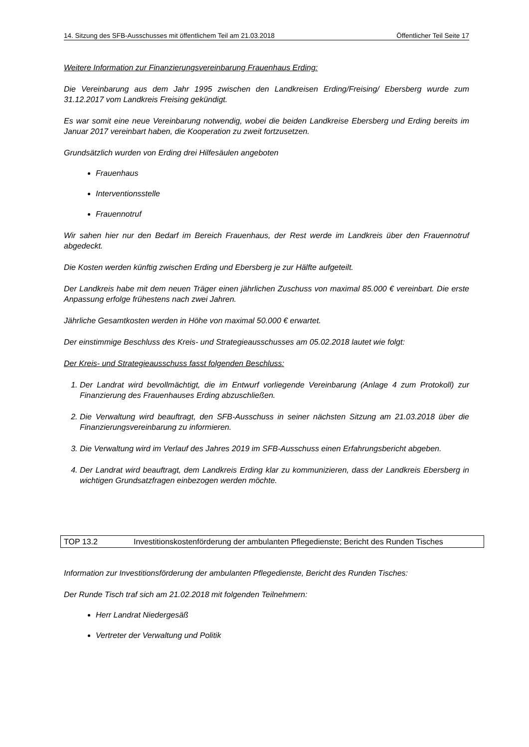14. Sitzung des SFB-Ausschusses mit öffentlichem Teil am 21.03.2018 Öffentlicher Teil Seite 17
Weitere Information zur Finanzierungsvereinbarung Frauenhaus Erding:
Die Vereinbarung aus dem Jahr 1995 zwischen den Landkreisen Erding/Freising/ Ebersberg wurde zum 31.12.2017 vom Landkreis Freising gekündigt.
Es war somit eine neue Vereinbarung notwendig, wobei die beiden Landkreise Ebersberg und Erding bereits im Januar 2017 vereinbart haben, die Kooperation zu zweit fortzusetzen.
Grundsätzlich wurden von Erding drei Hilfesäulen angeboten
Frauenhaus
Interventionsstelle
Frauennotruf
Wir sahen hier nur den Bedarf im Bereich Frauenhaus, der Rest werde im Landkreis über den Frauennotruf abgedeckt.
Die Kosten werden künftig zwischen Erding und Ebersberg je zur Hälfte aufgeteilt.
Der Landkreis habe mit dem neuen Träger einen jährlichen Zuschuss von maximal 85.000 € vereinbart. Die erste Anpassung erfolge frühestens nach zwei Jahren.
Jährliche Gesamtkosten werden in Höhe von maximal 50.000 € erwartet.
Der einstimmige Beschluss des Kreis- und Strategieausschusses am 05.02.2018 lautet wie folgt:
Der Kreis- und Strategieausschuss fasst folgenden Beschluss:
1. Der Landrat wird bevollmächtigt, die im Entwurf vorliegende Vereinbarung (Anlage 4 zum Protokoll) zur Finanzierung des Frauenhauses Erding abzuschließen.
2. Die Verwaltung wird beauftragt, den SFB-Ausschuss in seiner nächsten Sitzung am 21.03.2018 über die Finanzierungsvereinbarung zu informieren.
3. Die Verwaltung wird im Verlauf des Jahres 2019 im SFB-Ausschuss einen Erfahrungsbericht abgeben.
4. Der Landrat wird beauftragt, dem Landkreis Erding klar zu kommunizieren, dass der Landkreis Ebersberg in wichtigen Grundsatzfragen einbezogen werden möchte.
TOP 13.2 Investitionskostenförderung der ambulanten Pflegedienste; Bericht des Runden Tisches
Information zur Investitionsförderung der ambulanten Pflegedienste, Bericht des Runden Tisches:
Der Runde Tisch traf sich am 21.02.2018 mit folgenden Teilnehmern:
Herr Landrat Niedergesäß
Vertreter der Verwaltung und Politik